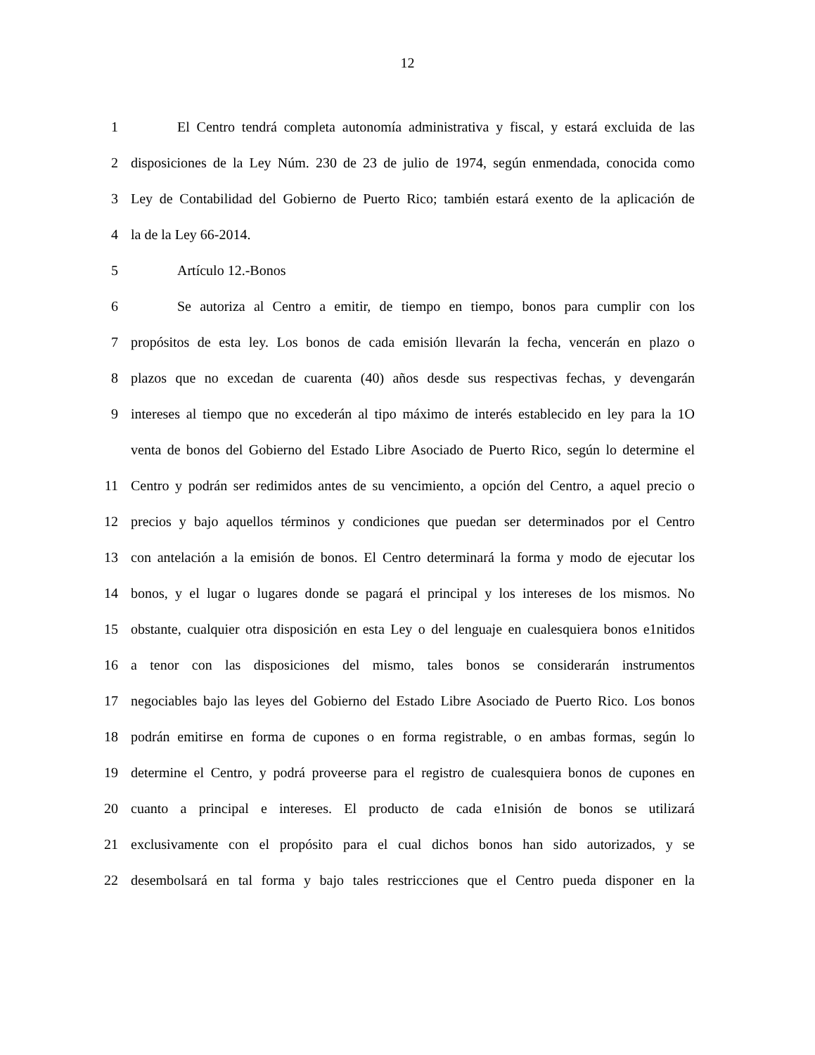12
1 El Centro tendrá completa autonomía administrativa y fiscal, y estará excluida de las
2 disposiciones de la Ley Núm. 230 de 23 de julio de 1974, según enmendada, conocida como
3 Ley de Contabilidad del Gobierno de Puerto Rico; también estará exento de la aplicación de
4 la de la Ley 66-2014.
5 Artículo 12.-Bonos
6 Se autoriza al Centro a emitir, de tiempo en tiempo, bonos para cumplir con los
7 propósitos de esta ley. Los bonos de cada emisión llevarán la fecha, vencerán en plazo o
8 plazos que no excedan de cuarenta (40) años desde sus respectivas fechas, y devengarán
9 intereses al tiempo que no excederán al tipo máximo de interés establecido en ley para la 1O
venta de bonos del Gobierno del Estado Libre Asociado de Puerto Rico, según lo determine el
11 Centro y podrán ser redimidos antes de su vencimiento, a opción del Centro, a aquel precio o
12 precios y bajo aquellos términos y condiciones que puedan ser determinados por el Centro
13 con antelación a la emisión de bonos. El Centro determinará la forma y modo de ejecutar los
14 bonos, y el lugar o lugares donde se pagará el principal y los intereses de los mismos. No
15 obstante, cualquier otra disposición en esta Ley o del lenguaje en cualesquiera bonos e1nitidos
16 a tenor con las disposiciones del mismo, tales bonos se considerarán instrumentos
17 negociables bajo las leyes del Gobierno del Estado Libre Asociado de Puerto Rico. Los bonos
18 podrán emitirse en forma de cupones o en forma registrable, o en ambas formas, según lo
19 determine el Centro, y podrá proveerse para el registro de cualesquiera bonos de cupones en
20 cuanto a principal e intereses. El producto de cada e1nisión de bonos se utilizará
21 exclusivamente con el propósito para el cual dichos bonos han sido autorizados, y se
22 desembolsará en tal forma y bajo tales restricciones que el Centro pueda disponer en la